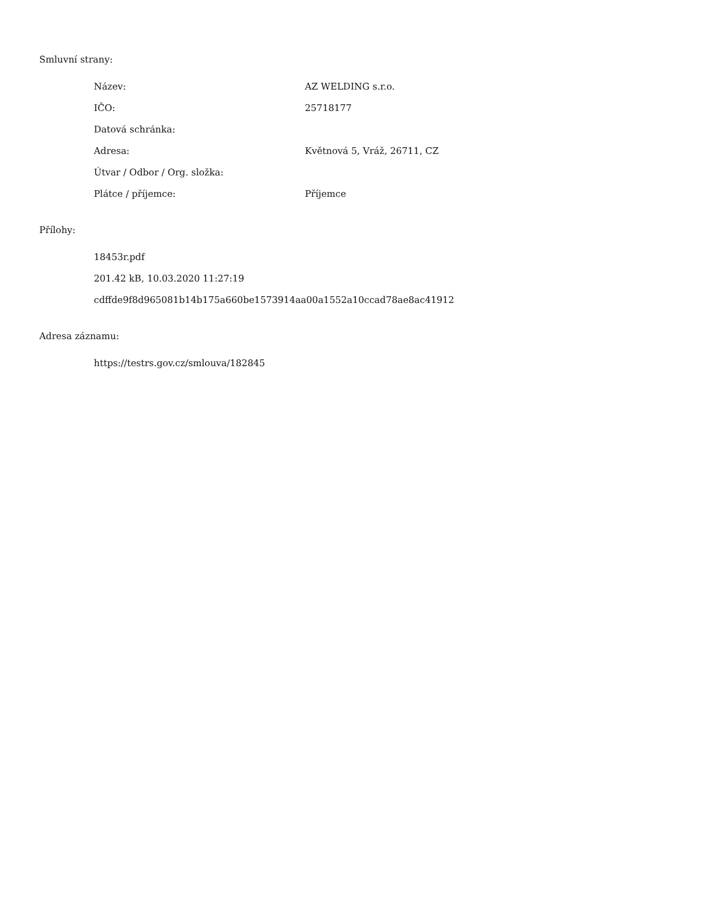Smluvní strany:
| Název: | AZ WELDING s.r.o. |
| IČO: | 25718177 |
| Datová schránka: | |
| Adresa: | Květnová 5, Vráž, 26711, CZ |
| Útvar / Odbor / Org. složka: | |
| Plátce / příjemce: | Příjemce |
Přílohy:
18453r.pdf
201.42 kB, 10.03.2020 11:27:19
cdffde9f8d965081b14b175a660be1573914aa00a1552a10ccad78ae8ac41912
Adresa záznamu:
https://testrs.gov.cz/smlouva/182845